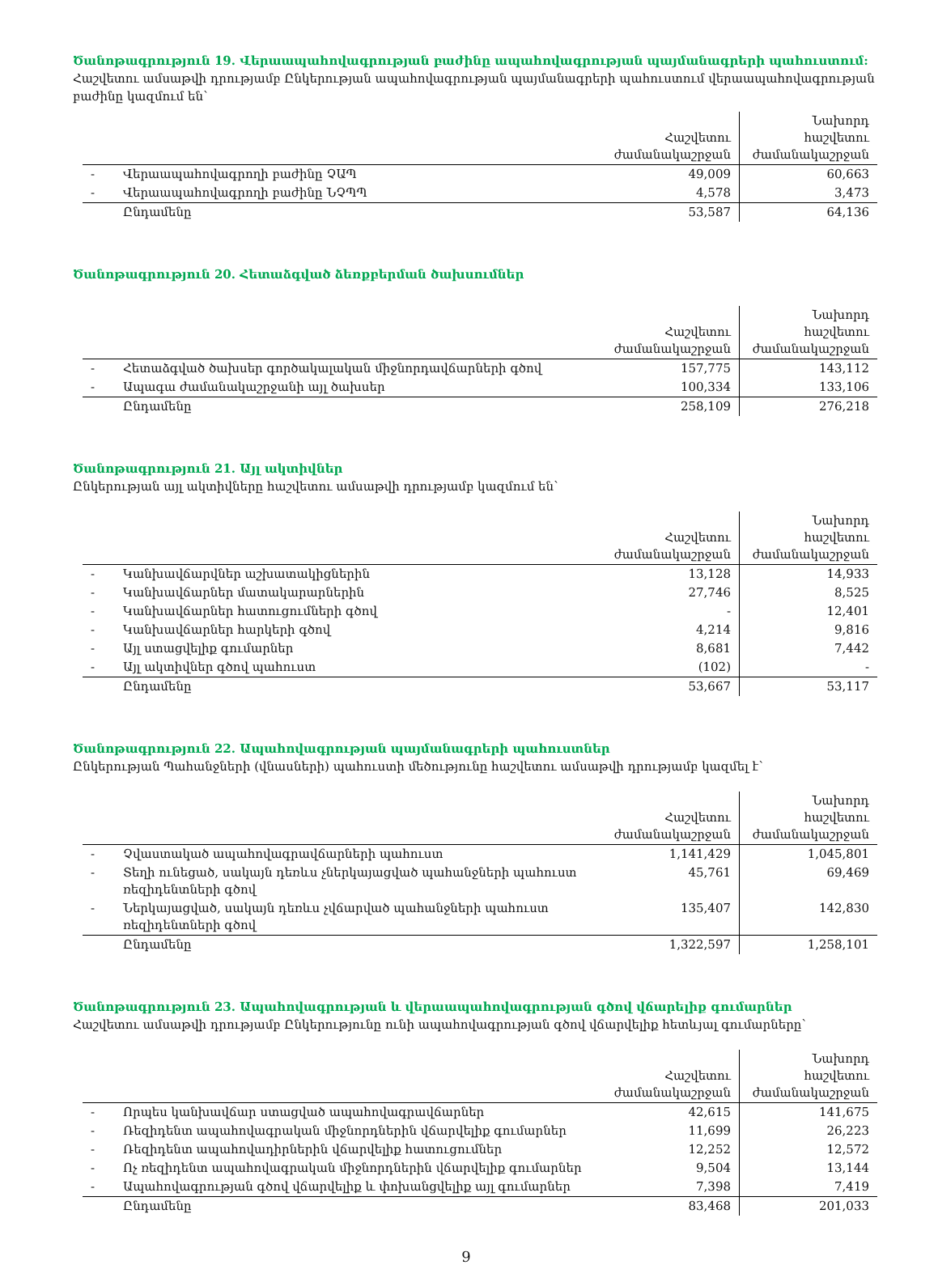Ծանոթագրություն 19. Վերաապահովագրության բաժինը ապահովագրության պայմանագրերի պահուստում:
Հաշվետու ամսաթվի դրությամբ Ընկերության ապահովագրության պայմանագրերի պահուստում վերաապահովագրության
բաժինը կազմում են`
| | | Հաշվետու ժամանակաշրջան | Նախորդ հաշվետու ժամանակաշրջան |
| --- | --- | --- | --- |
| - | Վերաապահովագրողի բաժինը ՉԱՊ | 49,009 | 60,663 |
| - | Վերաապահովագրողի բաժինը ՆՉՊՊ | 4,578 | 3,473 |
| | Ընդամենը | 53,587 | 64,136 |
Ծանոթագրություն 20. Հետաձգված ձեռքբերման ծախսումներ
| | | Հաշվետու ժամանակաշրջան | Նախորդ հաշվետու ժամանակաշրջան |
| --- | --- | --- | --- |
| - | Հետաձգված ծախսեր գործակալական միջնորդավճարների գծով | 157,775 | 143,112 |
| - | Ապագա ժամանակաշրջանի այլ ծախսեր | 100,334 | 133,106 |
| | Ընդամենը | 258,109 | 276,218 |
Ծանոթագրություն 21. Այլ ակտիվներ
Ընկերության այլ ակտիվները հաշվետու ամսաթվի դրությամբ կազմում են`
| | | Հաշվետու ժամանակաշրջան | Նախորդ հաշվետու ժամանակաշրջան |
| --- | --- | --- | --- |
| - | Կանխավճարվներ աշխատակիցներին | 13,128 | 14,933 |
| - | Կանխավճարներ մատակարարներին | 27,746 | 8,525 |
| - | Կանխավճարներ հատուցումների գծով | - | 12,401 |
| - | Կանխավճարներ հարկերի գծով | 4,214 | 9,816 |
| - | Այլ ստացվելիք գումարներ | 8,681 | 7,442 |
| - | Այլ ակտիվներ գծով պահուստ | (102) | - |
| | Ընդամենը | 53,667 | 53,117 |
Ծանոթագրություն 22. Ապահովագրության պայմանագրերի պահուստներ
Ընկերության Պահանջների (վնասների) պահուստի մեծությունը հաշվետու ամսաթվի դրությամբ կազմել է`
| | | Հաշվետու ժամանակաշրջան | Նախորդ հաշվետու ժամանակաշրջան |
| --- | --- | --- | --- |
| - | Չվաստակած ապահովագրավճարների պահուստ | 1,141,429 | 1,045,801 |
| - | Տեղի ունեցած, սակայն դեռևս չներկայացված պահանջների պահուստ ռեզիդենտների գծով | 45,761 | 69,469 |
| - | Ներկայացված, սակայն դեռևս չվճարված պահանջների պահուստ ռեզիդենտների գծով | 135,407 | 142,830 |
| | Ընդամենը | 1,322,597 | 1,258,101 |
Ծանոթագրություն 23. Ապահովագրության և վերաապահովագրության գծով վճարելիք գումարներ
Հաշվետու ամսաթվի դրությամբ Ընկերությունը ունի ապահովագրության գծով վճարվելիք հետևյալ գումարները`
| | | Հաշվետու ժամանակաշրջան | Նախորդ հաշվետու ժամանակաշրջան |
| --- | --- | --- | --- |
| - | Որպես կանխավճար ստացված ապահովագրավճարներ | 42,615 | 141,675 |
| - | Ռեզիդենտ ապահովագրական միջնորդներին վճարվելիք գումարներ | 11,699 | 26,223 |
| - | Ռեզիդենտ ապահովադիրներին վճարվելիք հատուցումներ | 12,252 | 12,572 |
| - | Ոչ ռեզիդենտ ապահովագրական միջնորդներին վճարվելիք գումարներ | 9,504 | 13,144 |
| - | Ապահովագրության գծով վճարվելիք և փոխանցվելիք այլ գումարներ | 7,398 | 7,419 |
| | Ընդամենը | 83,468 | 201,033 |
9